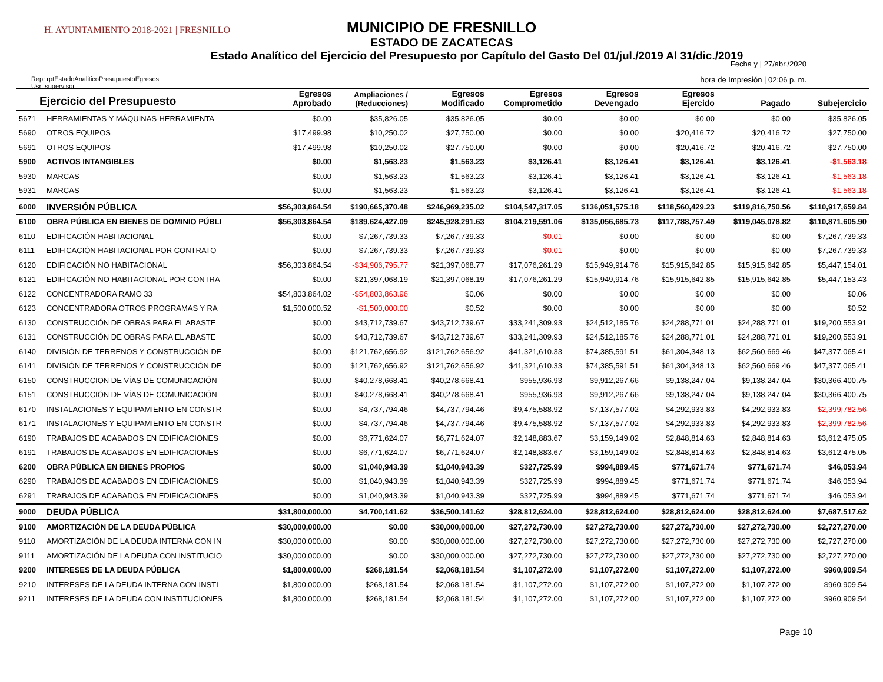H. AYUNTAMIENTO 2018-2021 | FRESNILLO
MUNICIPIO DE FRESNILLO
ESTADO DE ZACATECAS
Estado Analítico del Ejercicio del Presupuesto por Capítulo del Gasto Del 01/jul./2019 Al 31/dic./2019
Fecha y | 27/abr./2020
hora de Impresión | 02:06 p. m.
Rep: rptEstadoAnaliticoPresupuestoEgresos
Usr: supervisor
| Ejercicio del Presupuesto | | Egresos Aprobado | Ampliaciones / (Reducciones) | Egresos Modificado | Egresos Comprometido | Egresos Devengado | Egresos Ejercido | Pagado | Subejercicio |
| --- | --- | --- | --- | --- | --- | --- | --- | --- | --- |
| 5671 | HERRAMIENTAS Y MÁQUINAS-HERRAMIENTA | $0.00 | $35,826.05 | $35,826.05 | $0.00 | $0.00 | $0.00 | $0.00 | $35,826.05 |
| 5690 | OTROS EQUIPOS | $17,499.98 | $10,250.02 | $27,750.00 | $0.00 | $0.00 | $20,416.72 | $20,416.72 | $27,750.00 |
| 5691 | OTROS EQUIPOS | $17,499.98 | $10,250.02 | $27,750.00 | $0.00 | $0.00 | $20,416.72 | $20,416.72 | $27,750.00 |
| 5900 | ACTIVOS INTANGIBLES | $0.00 | $1,563.23 | $1,563.23 | $3,126.41 | $3,126.41 | $3,126.41 | $3,126.41 | -$1,563.18 |
| 5930 | MARCAS | $0.00 | $1,563.23 | $1,563.23 | $3,126.41 | $3,126.41 | $3,126.41 | $3,126.41 | -$1,563.18 |
| 5931 | MARCAS | $0.00 | $1,563.23 | $1,563.23 | $3,126.41 | $3,126.41 | $3,126.41 | $3,126.41 | -$1,563.18 |
| 6000 | INVERSIÓN PÚBLICA | $56,303,864.54 | $190,665,370.48 | $246,969,235.02 | $104,547,317.05 | $136,051,575.18 | $118,560,429.23 | $119,816,750.56 | $110,917,659.84 |
| 6100 | OBRA PÚBLICA EN BIENES DE DOMINIO PÚBLI | $56,303,864.54 | $189,624,427.09 | $245,928,291.63 | $104,219,591.06 | $135,056,685.73 | $117,788,757.49 | $119,045,078.82 | $110,871,605.90 |
| 6110 | EDIFICACIÓN HABITACIONAL | $0.00 | $7,267,739.33 | $7,267,739.33 | -$0.01 | $0.00 | $0.00 | $0.00 | $7,267,739.33 |
| 6111 | EDIFICACIÓN HABITACIONAL POR CONTRATO | $0.00 | $7,267,739.33 | $7,267,739.33 | -$0.01 | $0.00 | $0.00 | $0.00 | $7,267,739.33 |
| 6120 | EDIFICACIÓN NO HABITACIONAL | $56,303,864.54 | -$34,906,795.77 | $21,397,068.77 | $17,076,261.29 | $15,949,914.76 | $15,915,642.85 | $15,915,642.85 | $5,447,154.01 |
| 6121 | EDIFICACIÓN NO HABITACIONAL POR CONTRA | $0.00 | $21,397,068.19 | $21,397,068.19 | $17,076,261.29 | $15,949,914.76 | $15,915,642.85 | $15,915,642.85 | $5,447,153.43 |
| 6122 | CONCENTRADORA RAMO 33 | $54,803,864.02 | -$54,803,863.96 | $0.06 | $0.00 | $0.00 | $0.00 | $0.00 | $0.06 |
| 6123 | CONCENTRADORA OTROS PROGRAMAS Y RA | $1,500,000.52 | -$1,500,000.00 | $0.52 | $0.00 | $0.00 | $0.00 | $0.00 | $0.52 |
| 6130 | CONSTRUCCIÓN DE OBRAS PARA EL ABASTE | $0.00 | $43,712,739.67 | $43,712,739.67 | $33,241,309.93 | $24,512,185.76 | $24,288,771.01 | $24,288,771.01 | $19,200,553.91 |
| 6131 | CONSTRUCCIÓN DE OBRAS PARA EL ABASTE | $0.00 | $43,712,739.67 | $43,712,739.67 | $33,241,309.93 | $24,512,185.76 | $24,288,771.01 | $24,288,771.01 | $19,200,553.91 |
| 6140 | DIVISIÓN DE TERRENOS Y CONSTRUCCIÓN DE | $0.00 | $121,762,656.92 | $121,762,656.92 | $41,321,610.33 | $74,385,591.51 | $61,304,348.13 | $62,560,669.46 | $47,377,065.41 |
| 6141 | DIVISIÓN DE TERRENOS Y CONSTRUCCIÓN DE | $0.00 | $121,762,656.92 | $121,762,656.92 | $41,321,610.33 | $74,385,591.51 | $61,304,348.13 | $62,560,669.46 | $47,377,065.41 |
| 6150 | CONSTRUCCION DE VÍAS DE COMUNICACIÓN | $0.00 | $40,278,668.41 | $40,278,668.41 | $955,936.93 | $9,912,267.66 | $9,138,247.04 | $9,138,247.04 | $30,366,400.75 |
| 6151 | CONSTRUCCIÓN DE VÍAS DE COMUNICACIÓN | $0.00 | $40,278,668.41 | $40,278,668.41 | $955,936.93 | $9,912,267.66 | $9,138,247.04 | $9,138,247.04 | $30,366,400.75 |
| 6170 | INSTALACIONES Y EQUIPAMIENTO EN CONSTR | $0.00 | $4,737,794.46 | $4,737,794.46 | $9,475,588.92 | $7,137,577.02 | $4,292,933.83 | $4,292,933.83 | -$2,399,782.56 |
| 6171 | INSTALACIONES Y EQUIPAMIENTO EN CONSTR | $0.00 | $4,737,794.46 | $4,737,794.46 | $9,475,588.92 | $7,137,577.02 | $4,292,933.83 | $4,292,933.83 | -$2,399,782.56 |
| 6190 | TRABAJOS DE ACABADOS EN EDIFICACIONES | $0.00 | $6,771,624.07 | $6,771,624.07 | $2,148,883.67 | $3,159,149.02 | $2,848,814.63 | $2,848,814.63 | $3,612,475.05 |
| 6191 | TRABAJOS DE ACABADOS EN EDIFICACIONES | $0.00 | $6,771,624.07 | $6,771,624.07 | $2,148,883.67 | $3,159,149.02 | $2,848,814.63 | $2,848,814.63 | $3,612,475.05 |
| 6200 | OBRA PÚBLICA EN BIENES PROPIOS | $0.00 | $1,040,943.39 | $1,040,943.39 | $327,725.99 | $994,889.45 | $771,671.74 | $771,671.74 | $46,053.94 |
| 6290 | TRABAJOS DE ACABADOS EN EDIFICACIONES | $0.00 | $1,040,943.39 | $1,040,943.39 | $327,725.99 | $994,889.45 | $771,671.74 | $771,671.74 | $46,053.94 |
| 6291 | TRABAJOS DE ACABADOS EN EDIFICACIONES | $0.00 | $1,040,943.39 | $1,040,943.39 | $327,725.99 | $994,889.45 | $771,671.74 | $771,671.74 | $46,053.94 |
| 9000 | DEUDA PÚBLICA | $31,800,000.00 | $4,700,141.62 | $36,500,141.62 | $28,812,624.00 | $28,812,624.00 | $28,812,624.00 | $28,812,624.00 | $7,687,517.62 |
| 9100 | AMORTIZACIÓN DE LA DEUDA PÚBLICA | $30,000,000.00 | $0.00 | $30,000,000.00 | $27,272,730.00 | $27,272,730.00 | $27,272,730.00 | $27,272,730.00 | $2,727,270.00 |
| 9110 | AMORTIZACIÓN DE LA DEUDA INTERNA CON IN | $30,000,000.00 | $0.00 | $30,000,000.00 | $27,272,730.00 | $27,272,730.00 | $27,272,730.00 | $27,272,730.00 | $2,727,270.00 |
| 9111 | AMORTIZACIÓN DE LA DEUDA CON INSTITUCIO | $30,000,000.00 | $0.00 | $30,000,000.00 | $27,272,730.00 | $27,272,730.00 | $27,272,730.00 | $27,272,730.00 | $2,727,270.00 |
| 9200 | INTERESES DE LA DEUDA PÚBLICA | $1,800,000.00 | $268,181.54 | $2,068,181.54 | $1,107,272.00 | $1,107,272.00 | $1,107,272.00 | $1,107,272.00 | $960,909.54 |
| 9210 | INTERESES DE LA DEUDA INTERNA CON INSTI | $1,800,000.00 | $268,181.54 | $2,068,181.54 | $1,107,272.00 | $1,107,272.00 | $1,107,272.00 | $1,107,272.00 | $960,909.54 |
| 9211 | INTERESES DE LA DEUDA CON INSTITUCIONES | $1,800,000.00 | $268,181.54 | $2,068,181.54 | $1,107,272.00 | $1,107,272.00 | $1,107,272.00 | $1,107,272.00 | $960,909.54 |
Page 10